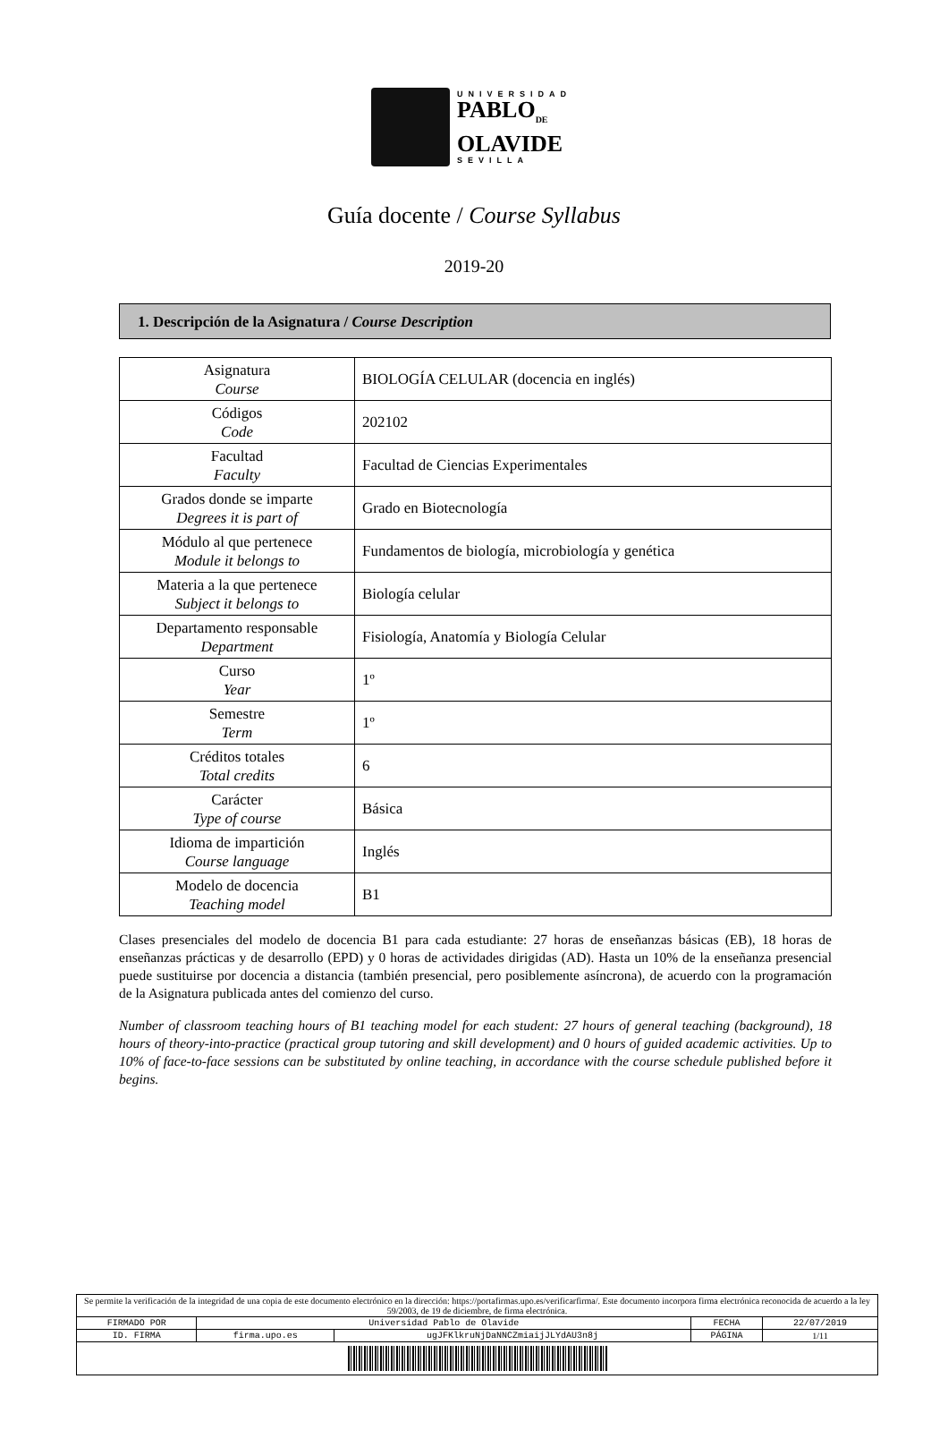UNIVERSIDAD
PABLO<sub>DE</sub>
OLAVIDE
SEVILLA
Guía docente / Course Syllabus
2019-20
1. Descripción de la Asignatura / Course Description
| Asignatura Course | BIOLOGÍA CELULAR (docencia en inglés) |
| Códigos Code | 202102 |
| Facultad Faculty | Facultad de Ciencias Experimentales |
| Grados donde se imparte Degrees it is part of | Grado en Biotecnología |
| Módulo al que pertenece Module it belongs to | Fundamentos de biología, microbiología y genética |
| Materia a la que pertenece Subject it belongs to | Biología celular |
| Departamento responsable Department | Fisiología, Anatomía y Biología Celular |
| Curso Year | 1º |
| Semestre Term | 1º |
| Créditos totales Total credits | 6 |
| Carácter Type of course | Básica |
| Idioma de impartición Course language | Inglés |
| Modelo de docencia Teaching model | B1 |
Clases presenciales del modelo de docencia B1 para cada estudiante: 27 horas de enseñanzas básicas (EB), 18 horas de enseñanzas prácticas y de desarrollo (EPD) y 0 horas de actividades dirigidas (AD). Hasta un 10% de la enseñanza presencial puede sustituirse por docencia a distancia (también presencial, pero posiblemente asíncrona), de acuerdo con la programación de la Asignatura publicada antes del comienzo del curso.
Number of classroom teaching hours of B1 teaching model for each student: 27 hours of general teaching (background), 18 hours of theory-into-practice (practical group tutoring and skill development) and 0 hours of guided academic activities. Up to 10% of face-to-face sessions can be substituted by online teaching, in accordance with the course schedule published before it begins.
| Se permite la verificación de la integridad de una copia de este documento electrónico en la dirección: https://portafirmas.upo.es/verificarfirma/. Este documento incorpora firma electrónica reconocida de acuerdo a la ley 59/2003, de 19 de diciembre, de firma electrónica. | | | | |
| FIRMADO POR | Universidad Pablo de Olavide | | FECHA | 22/07/2019 |
| ID. FIRMA | firma.upo.es | ugJFKlkruNjDaNNCZmiaijJLYdAU3n8j | PÁGINA | 1/11 |